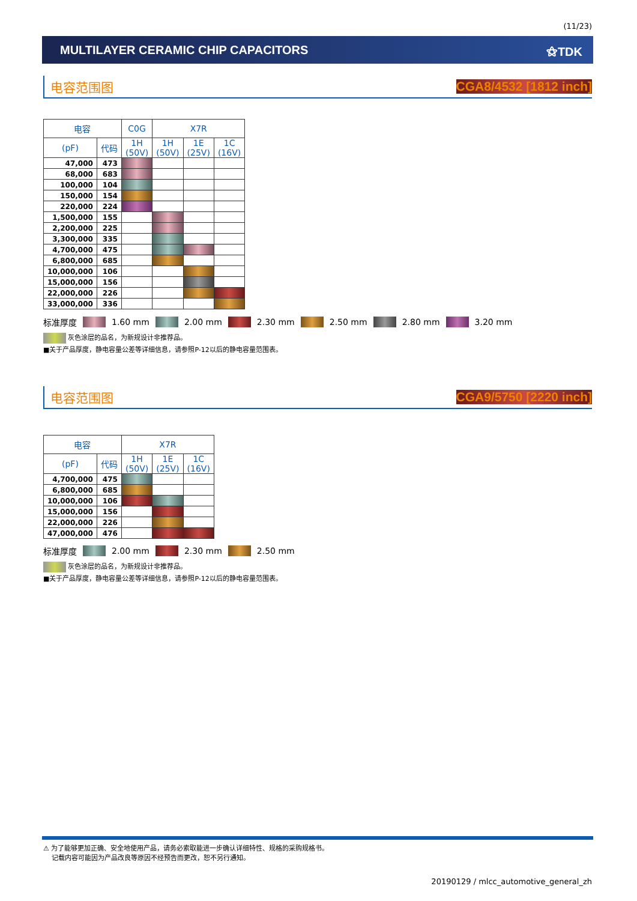(11/23)
MULTILAYER CERAMIC CHIP CAPACITORS ⚝TDK
电容范围图 CGA8/4532 [1812 inch]
| 电容 | | C0G | X7R | | |
| --- | --- | --- | --- | --- | --- |
| (pF) | 代码 | 1H (50V) | 1H (50V) | 1E (25V) | 1C (16V) |
| 47,000 | 473 | | | | |
| 68,000 | 683 | | | | |
| 100,000 | 104 | | | | |
| 150,000 | 154 | | | | |
| 220,000 | 224 | | | | |
| 1,500,000 | 155 | | | | |
| 2,200,000 | 225 | | | | |
| 3,300,000 | 335 | | | | |
| 4,700,000 | 475 | | | | |
| 6,800,000 | 685 | | | | |
| 10,000,000 | 106 | | | | |
| 15,000,000 | 156 | | | | |
| 22,000,000 | 226 | | | | |
| 33,000,000 | 336 | | | | |
标准厚度 1.60 mm 2.00 mm 2.30 mm 2.50 mm 2.80 mm 3.20 mm
灰色涂层的品名，为新规设计非推荐品。
■关于产品厚度，静电容量公差等详细信息，请参照P-12以后的静电容量范围表。
电容范围图 CGA9/5750 [2220 inch]
| 电容 | | X7R | | |
| --- | --- | --- | --- | --- |
| (pF) | 代码 | 1H (50V) | 1E (25V) | 1C (16V) |
| 4,700,000 | 475 | | | |
| 6,800,000 | 685 | | | |
| 10,000,000 | 106 | | | |
| 15,000,000 | 156 | | | |
| 22,000,000 | 226 | | | |
| 47,000,000 | 476 | | | |
标准厚度 2.00 mm 2.30 mm 2.50 mm
灰色涂层的品名，为新规设计非推荐品。
■关于产品厚度，静电容量公差等详细信息，请参照P-12以后的静电容量范围表。
⚠ 为了能够更加正确、安全地使用产品，请务必索取能进一步确认详细特性、规格的采购规格书。
记载内容可能因为产品改良等原因不经预告而更改，恕不另行通知。
20190129 / mlcc_automotive_general_zh